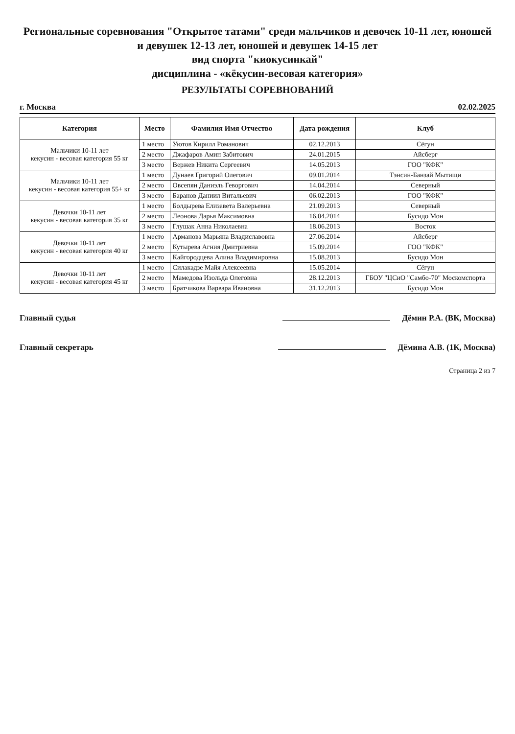Региональные соревнования "Открытое татами" среди мальчиков и девочек 10-11 лет, юношей и девушек 12-13 лет, юношей и девушек 14-15 лет
вид спорта "киокусинкай"
дисциплина - «кёкусин-весовая категория»
РЕЗУЛЬТАТЫ СОРЕВНОВАНИЙ
г. Москва 02.02.2025
| Категория | Место | Фамилия Имя Отчество | Дата рождения | Клуб |
| --- | --- | --- | --- | --- |
| Мальчики 10-11 лет кекусин - весовая категория 55 кг | 1 место | Уютов Кирилл Романович | 02.12.2013 | Сёгун |
| | 2 место | Джафаров Амин Забитович | 24.01.2015 | Айсберг |
| | 3 место | Вержев Никита Сергеевич | 14.05.2013 | ГОО "КФК" |
| Мальчики 10-11 лет кекусин - весовая категория 55+ кг | 1 место | Дунаев Григорий Олегович | 09.01.2014 | Тэнсин-Банзай Мытищи |
| | 2 место | Овсепян Даниэль Геворгович | 14.04.2014 | Северный |
| | 3 место | Баранов Даниил Витальевич | 06.02.2013 | ГОО "КФК" |
| Девочки 10-11 лет кекусин - весовая категория 35 кг | 1 место | Болдырева Елизавета Валерьевна | 21.09.2013 | Северный |
| | 2 место | Леонова Дарья Максимовна | 16.04.2014 | Бусидо Мон |
| | 3 место | Глушак Анна Николаевна | 18.06.2013 | Восток |
| Девочки 10-11 лет кекусин - весовая категория 40 кг | 1 место | Арманова Марьяна Владиславовна | 27.06.2014 | Айсберг |
| | 2 место | Кутырева Агния Дмитриевна | 15.09.2014 | ГОО "КФК" |
| | 3 место | Кайгородцева Алина Владимировна | 15.08.2013 | Бусидо Мон |
| Девочки 10-11 лет кекусин - весовая категория 45 кг | 1 место | Силакадзе Майя Алексеевна | 15.05.2014 | Сёгун |
| | 2 место | Мамедова Изольда Олеговна | 28.12.2013 | ГБОУ "ЦСиО "Самбо-70" Москомспорта |
| | 3 место | Братчикова Варвара Ивановна | 31.12.2013 | Бусидо Мон |
Главный судья Дёмин Р.А. (ВК, Москва)
Главный секретарь Дёмина А.В. (1К, Москва)
Страница 2 из 7